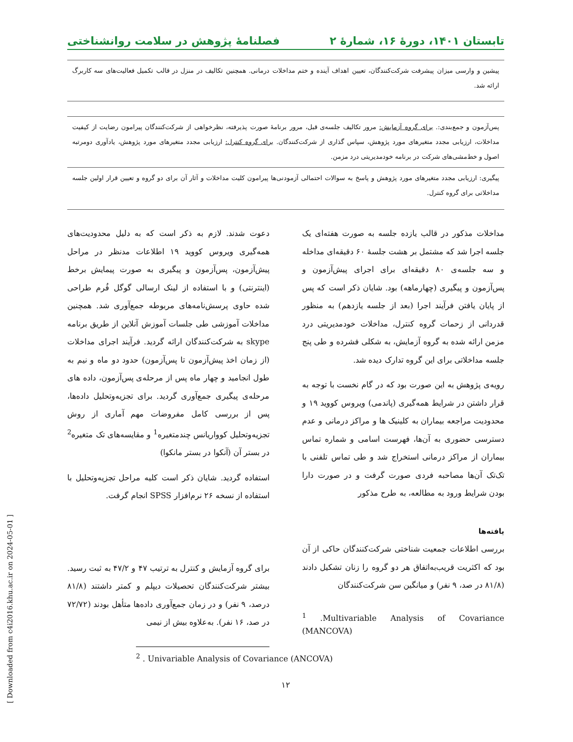تابستان ۱۴۰۱، دورهٔ ۱۶، شمارهٔ ۲ فصلنامهٔ پژوهش در سلامت روانشناختی
| پیشین و وارسی میزان پیشرفت شرکت‌کنندگان، تعیین اهداف آینده و ختم مداخلات درمانی. همچنین تکالیف در منزل در قالب تکمیل فعالیت‌های سه کاربرگ ارائه شد. |
| پس‌آزمون و جمع‌بندی:. برای گروه آزمایش: مرور تکالیف جلسه‌ی قبل، مرور برنامهٔ صورت پذیرفته، نظرخواهی از شرکت‌کنندگان پیرامون رضایت از کیفیت مداخلات، ارزیابی مجدد متغیرهای مورد پژوهش، سپاس گذاری از شرکت‌کنندگان. برای گروه کنترل: ارزیابی مجدد متغیرهای مورد پژوهش، یادآوری دومرتبه اصول و خط‌مشی‌های شرکت در برنامه خودمدیریتی درد مزمن. |
| پیگیری: ارزیابی مجدد متغیرهای مورد پژوهش و پاسخ به سوالات احتمالی آزمودنی‌ها پیرامون کلیت مداخلات و آثار آن برای دو گروه و تعیین قرار اولین جلسه مداخلاتی برای گروه کنترل. |
مداخلات مذکور در قالب یازده جلسه به صورت هفته‌ای یک جلسه اجرا شد که مشتمل بر هشت جلسهٔ ۶۰ دقیقه‌ای مداخله و سه جلسه‌ی ۸۰ دقیقه‌ای برای اجرای پیش‌آزمون و پس‌آزمون و پیگیری (چهارماهه) بود. شایان ذکر است که پس از پایان یافتن فرآیند اجرا (بعد از جلسه یازدهم) به منظور قدردانی از زحمات گروه کنترل، مداخلات خودمدیریتی درد مزمن ارائه شده به گروه آزمایش، به شکلی فشرده و طی پنج جلسه مداخلاتی برای این گروه تدارک دیده شد.
رویه‌ی پژوهش به این صورت بود که در گام نخست با توجه به قرار داشتن در شرایط همه‌گیری (پاندمی) ویروس کووید ۱۹ و محدودیت مراجعه بیماران به کلینیک ها و مراکز درمانی و عدم دسترسی حضوری به آن‌ها، فهرست اسامی و شماره تماس بیماران از مراکز درمانی استخراج شد و طی تماس تلفنی با تک‌تک آن‌ها مصاحبه فردی صورت گرفت و در صورت دارا بودن شرایط ورود به مطالعه، به طرح مذکور
یافته‌ها
بررسی اطلاعات جمعیت شناختی شرکت‌کنندگان حاکی از آن بود که اکثریت قریب‌به‌اتفاق هر دو گروه را زنان تشکیل دادند (۸۱/۸ در صد، ۹ نفر) و میانگین سن شرکت‌کنندگان
<sup>1</sup> .Multivariable Analysis of Covariance (MANCOVA)
دعوت شدند. لازم به ذکر است که به دلیل محدودیت‌های همه‌گیری ویروس کووید ۱۹ اطلاعات مدنظر در مراحل پیش‌آزمون، پس‌آزمون و پیگیری به صورت پیمایش برخط (اینترنتی) و با استفاده از لینک ارسالی گوگل فُرم طراحی شده حاوی پرسش‌نامه‌های مربوطه جمع‌آوری شد. همچنین مداخلات آموزشی طی جلسات آموزش آنلاین از طریق برنامه skype به شرکت‌کنندگان ارائه گردید. فرآیند اجرای مداخلات (از زمان اخذ پیش‌آزمون تا پس‌آزمون) حدود دو ماه و نیم به طول انجامید و چهار ماه پس از مرحله‌ی پس‌آزمون، داده های مرحله‌ی پیگیری جمع‌آوری گردید. برای تجزیه‌وتحلیل داده‌ها، پس از بررسی کامل مفروضات مهم آماری از روش تجزیه‌وتحلیل کوواریانس چندمتغیره<sup>1</sup> و مقایسه‌های تک متغیره<sup>2</sup> در بستر آن (آنکوا در بستر مانکوا)
استفاده گردید. شایان ذکر است کلیه مراحل تجزیه‌وتحلیل با استفاده از نسخه ۲۶ نرم‌افزار SPSS انجام گرفت.
برای گروه آزمایش و کنترل به ترتیب ۴۷ و ۴۷/۲ به ثبت رسید. بیشتر شرکت‌کنندگان تحصیلات دیپلم و کمتر داشتند (۸۱/۸ درصد، ۹ نفر) و در زمان جمع‌آوری داده‌ها متأهل بودند (۷۲/۷۲ در صد، ۱۶ نفر). به‌علاوه بیش از نیمی
<sup>2</sup> . Univariable Analysis of Covariance (ANCOVA)
۱۲
[ Downloaded from c4i2016.khu.ac.ir on 2024-05-01 ]